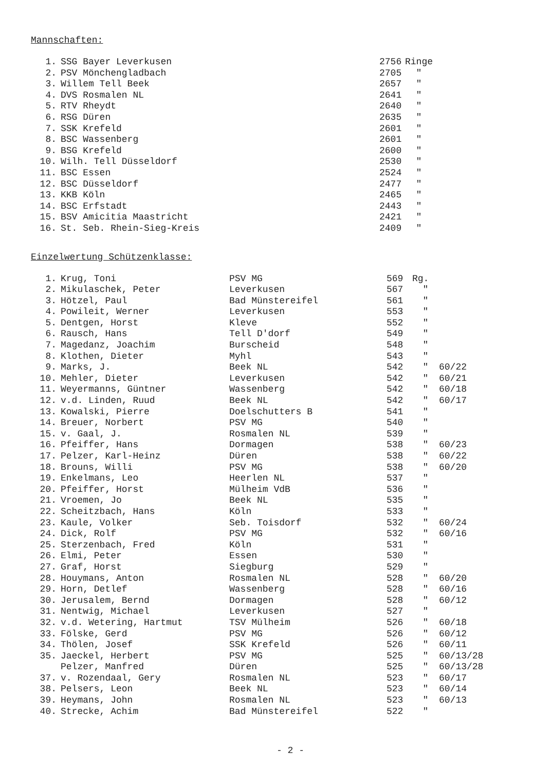Mannschaften:
| 1. | SSG Bayer Leverkusen | 2756 | Ringe |
| 2. | PSV Mönchengladbach | 2705 | " |
| 3. | Willem Tell Beek | 2657 | " |
| 4. | DVS Rosmalen NL | 2641 | " |
| 5. | RTV Rheydt | 2640 | " |
| 6. | RSG Düren | 2635 | " |
| 7. | SSK Krefeld | 2601 | " |
| 8. | BSC Wassenberg | 2601 | " |
| 9. | BSG Krefeld | 2600 | " |
| 10. | Wilh. Tell Düsseldorf | 2530 | " |
| 11. | BSC Essen | 2524 | " |
| 12. | BSC Düsseldorf | 2477 | " |
| 13. | KKB Köln | 2465 | " |
| 14. | BSC Erfstadt | 2443 | " |
| 15. | BSV Amicitia Maastricht | 2421 | " |
| 16. | St. Seb. Rhein-Sieg-Kreis | 2409 | " |
Einzelwertung Schützenklasse:
| 1. | Krug, Toni | PSV MG | 569 | Rg. | |
| 2. | Mikulaschek, Peter | Leverkusen | 567 | " | |
| 3. | Hötzel, Paul | Bad Münstereifel | 561 | " | |
| 4. | Powileit, Werner | Leverkusen | 553 | " | |
| 5. | Dentgen, Horst | Kleve | 552 | " | |
| 6. | Rausch, Hans | Tell D'dorf | 549 | " | |
| 7. | Magedanz, Joachim | Burscheid | 548 | " | |
| 8. | Klothen, Dieter | Myhl | 543 | " | |
| 9. | Marks, J. | Beek NL | 542 | " | 60/22 |
| 10. | Mehler, Dieter | Leverkusen | 542 | " | 60/21 |
| 11. | Weyermanns, Güntner | Wassenberg | 542 | " | 60/18 |
| 12. | v.d. Linden, Ruud | Beek NL | 542 | " | 60/17 |
| 13. | Kowalski, Pierre | Doelschutters B | 541 | " | |
| 14. | Breuer, Norbert | PSV MG | 540 | " | |
| 15. | v. Gaal, J. | Rosmalen NL | 539 | " | |
| 16. | Pfeiffer, Hans | Dormagen | 538 | " | 60/23 |
| 17. | Pelzer, Karl-Heinz | Düren | 538 | " | 60/22 |
| 18. | Brouns, Willi | PSV MG | 538 | " | 60/20 |
| 19. | Enkelmans, Leo | Heerlen NL | 537 | " | |
| 20. | Pfeiffer, Horst | Mülheim VdB | 536 | " | |
| 21. | Vroemen, Jo | Beek NL | 535 | " | |
| 22. | Scheitzbach, Hans | Köln | 533 | " | |
| 23. | Kaule, Volker | Seb. Toisdorf | 532 | " | 60/24 |
| 24. | Dick, Rolf | PSV MG | 532 | " | 60/16 |
| 25. | Sterzenbach, Fred | Köln | 531 | " | |
| 26. | Elmi, Peter | Essen | 530 | " | |
| 27. | Graf, Horst | Siegburg | 529 | " | |
| 28. | Houymans, Anton | Rosmalen NL | 528 | " | 60/20 |
| 29. | Horn, Detlef | Wassenberg | 528 | " | 60/16 |
| 30. | Jerusalem, Bernd | Dormagen | 528 | " | 60/12 |
| 31. | Nentwig, Michael | Leverkusen | 527 | " | |
| 32. | v.d. Wetering, Hartmut | TSV Mülheim | 526 | " | 60/18 |
| 33. | Fölske, Gerd | PSV MG | 526 | " | 60/12 |
| 34. | Thölen, Josef | SSK Krefeld | 526 | " | 60/11 |
| 35. | Jaeckel, Herbert | PSV MG | 525 | " | 60/13/28 |
| | Pelzer, Manfred | Düren | 525 | " | 60/13/28 |
| 37. | v. Rozendaal, Gery | Rosmalen NL | 523 | " | 60/17 |
| 38. | Pelsers, Leon | Beek NL | 523 | " | 60/14 |
| 39. | Heymans, John | Rosmalen NL | 523 | " | 60/13 |
| 40. | Strecke, Achim | Bad Münstereifel | 522 | " | |
- 2 -